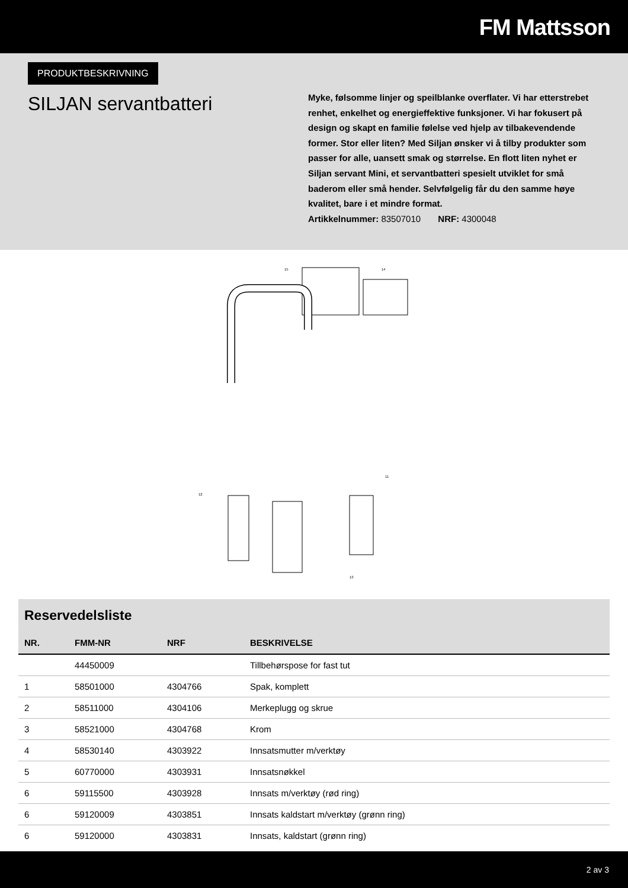FM Mattsson
PRODUKTBESKRIVNING
SILJAN servantbatteri
Myke, følsomme linjer og speilblanke overflater. Vi har etterstrebet renhet, enkelhet og energieffektive funksjoner. Vi har fokusert på design og skapt en familie følelse ved hjelp av tilbakevendende former. Stor eller liten? Med Siljan ønsker vi å tilby produkter som passer for alle, uansett smak og størrelse. En flott liten nyhet er Siljan servant Mini, et servantbatteri spesielt utviklet for små baderom eller små hender. Selvfølgelig får du den samme høye kvalitet, bare i et mindre format.
Artikkelnummer: 83507010 NRF: 4300048
15
14
12
13
11
Reservedelsliste
| NR. | FMM-NR | NRF | BESKRIVELSE |
| --- | --- | --- | --- |
| | 44450009 | | Tillbehørspose for fast tut |
| 1 | 58501000 | 4304766 | Spak, komplett |
| 2 | 58511000 | 4304106 | Merkeplugg og skrue |
| 3 | 58521000 | 4304768 | Krom |
| 4 | 58530140 | 4303922 | Innsatsmutter m/verktøy |
| 5 | 60770000 | 4303931 | Innsatsnøkkel |
| 6 | 59115500 | 4303928 | Innsats m/verktøy (rød ring) |
| 6 | 59120009 | 4303851 | Innsats kaldstart m/verktøy (grønn ring) |
| 6 | 59120000 | 4303831 | Innsats, kaldstart (grønn ring) |
2 av 3